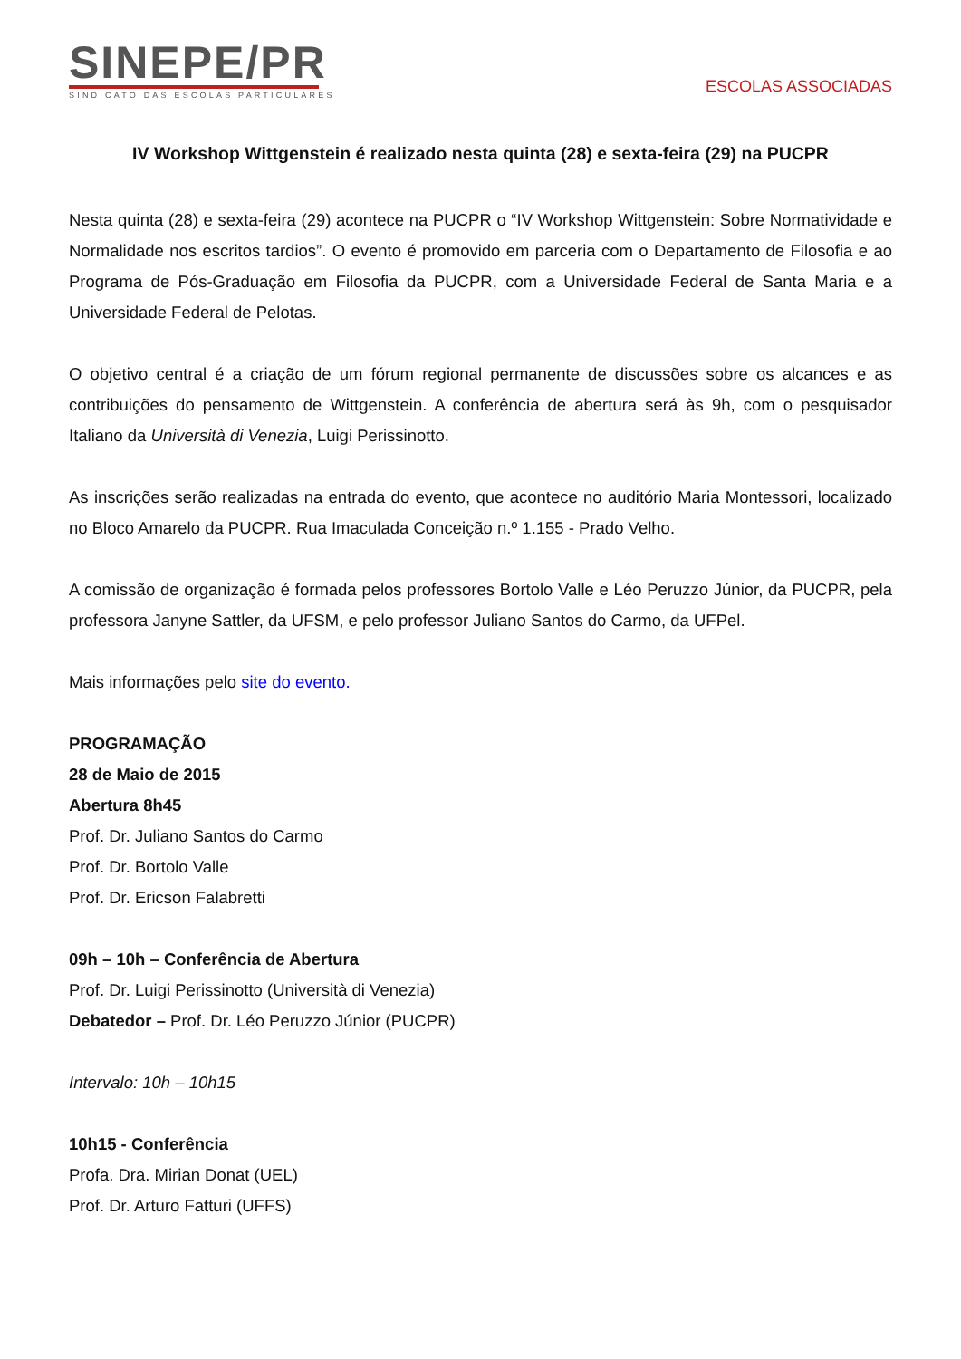SINEPE/PR
SINDICATO DAS ESCOLAS PARTICULARES
ESCOLAS ASSOCIADAS
IV Workshop Wittgenstein é realizado nesta quinta (28) e sexta-feira (29) na PUCPR
Nesta quinta (28) e sexta-feira (29) acontece na PUCPR o “IV Workshop Wittgenstein: Sobre Normatividade e Normalidade nos escritos tardios”. O evento é promovido em parceria com o Departamento de Filosofia e ao Programa de Pós-Graduação em Filosofia da PUCPR, com a Universidade Federal de Santa Maria e a Universidade Federal de Pelotas.
O objetivo central é a criação de um fórum regional permanente de discussões sobre os alcances e as contribuições do pensamento de Wittgenstein. A conferência de abertura será às 9h, com o pesquisador Italiano da Università di Venezia, Luigi Perissinotto.
As inscrições serão realizadas na entrada do evento, que acontece no auditório Maria Montessori, localizado no Bloco Amarelo da PUCPR. Rua Imaculada Conceição n.º 1.155 - Prado Velho.
A comissão de organização é formada pelos professores Bortolo Valle e Léo Peruzzo Júnior, da PUCPR, pela professora Janyne Sattler, da UFSM, e pelo professor Juliano Santos do Carmo, da UFPel.
Mais informações pelo site do evento.
PROGRAMAÇÃO
28 de Maio de 2015
Abertura 8h45
Prof. Dr. Juliano Santos do Carmo
Prof. Dr. Bortolo Valle
Prof. Dr. Ericson Falabretti
09h – 10h – Conferência de Abertura
Prof. Dr. Luigi Perissinotto (Università di Venezia)
Debatedor – Prof. Dr. Léo Peruzzo Júnior (PUCPR)
Intervalo: 10h – 10h15
10h15 - Conferência
Profa. Dra. Mirian Donat (UEL)
Prof. Dr. Arturo Fatturi (UFFS)